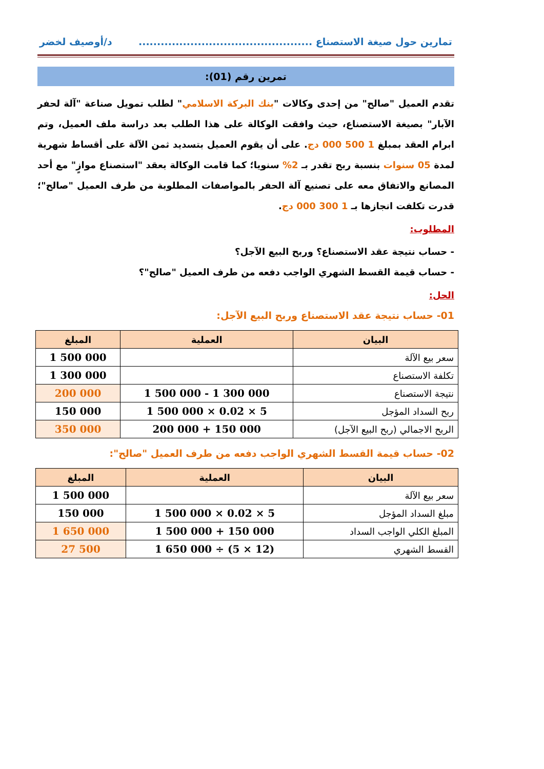تمارين حول صيغة الاستصناع ............................................... د/أوصيف لخضر
تمرين رقم (01):
تقدم العميل "صالح" من إحدى وكالات "بنك البركة الاسلامي" لطلب تمويل صناعة "آلة لحفر الآبار" بصيغة الاستصناع، حيث وافقت الوكالة على هذا الطلب بعد دراسة ملف العميل، وتم ابرام العقد بمبلغ 1 500 000 دج. على أن يقوم العميل بتسديد ثمن الآلة على أقساط شهرية لمدة 05 سنوات بنسبة ربح تقدر بـ 2% سنويا؛ كما قامت الوكالة بعقد "استصناع موازٍ" مع أحد المصانع والاتفاق معه على تصنيع آلة الحفر بالمواصفات المطلوبة من طرف العميل "صالح"؛ قدرت تكلفت انجازها بـ 1 300 000 دج.
المطلوب:
- حساب نتيجة عقد الاستصناع؟ وربح البيع الآجل؟
- حساب قيمة القسط الشهري الواجب دفعه من طرف العميل "صالح"؟
الحل:
01- حساب نتيجة عقد الاستصناع وربح البيع الآجل:
| البيان | العملية | المبلغ |
| --- | --- | --- |
| سعر بيع الآلة | | 1 500 000 |
| تكلفة الاستصناع | | 1 300 000 |
| نتيجة الاستصناع | 1 500 000 - 1 300 000 | 200 000 |
| ربح السداد المؤجل | 1 500 000 × 0.02 × 5 | 150 000 |
| الربح الاجمالي (ربح البيع الآجل) | 200 000 + 150 000 | 350 000 |
02- حساب قيمة القسط الشهري الواجب دفعه من طرف العميل "صالح":
| البيان | العملية | المبلغ |
| --- | --- | --- |
| سعر بيع الآلة | | 1 500 000 |
| مبلغ السداد المؤجل | 1 500 000 × 0.02 × 5 | 150 000 |
| المبلغ الكلي الواجب السداد | 1 500 000 + 150 000 | 1 650 000 |
| القسط الشهري | 1 650 000 ÷ (5 × 12) | 27 500 |